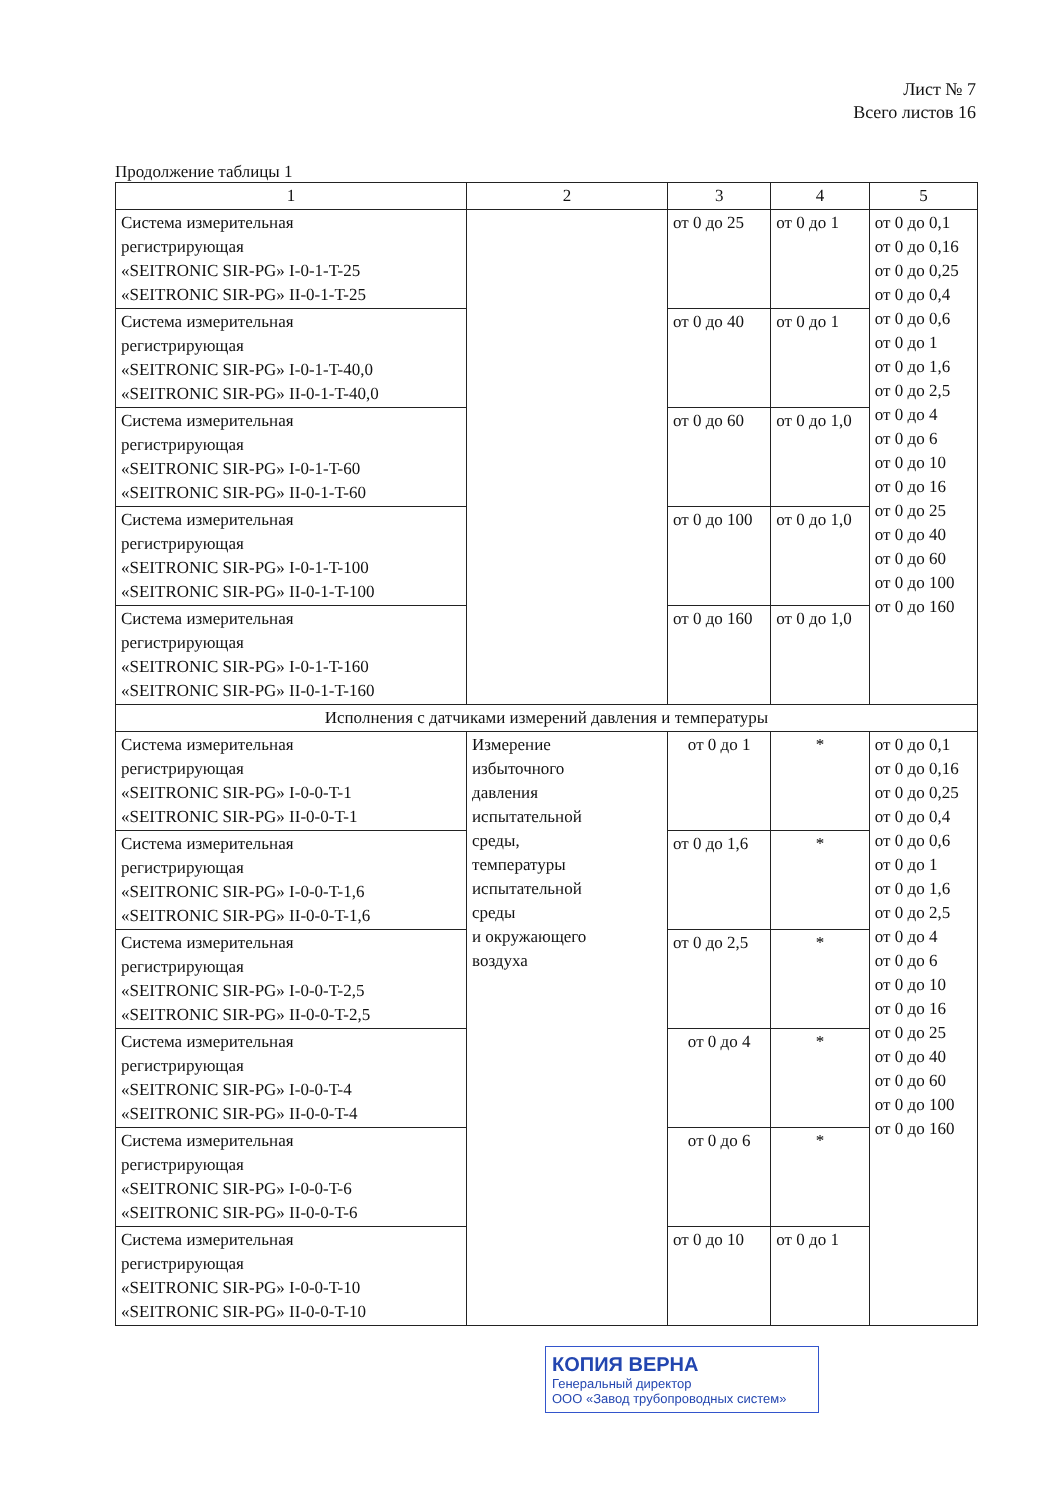Лист № 7
Всего листов 16
Продолжение таблицы 1
| 1 | 2 | 3 | 4 | 5 |
| --- | --- | --- | --- | --- |
| Система измерительная регистрирующая «SEITRONIC SIR-PG» I-0-1-T-25 «SEITRONIC SIR-PG» II-0-1-T-25 | | от 0 до 25 | от 0 до 1 | от 0 до 0,1 от 0 до 0,16 от 0 до 0,25 от 0 до 0,4 от 0 до 0,6 от 0 до 1 от 0 до 1,6 от 0 до 2,5 от 0 до 4 от 0 до 6 от 0 до 10 от 0 до 16 от 0 до 25 от 0 до 40 от 0 до 60 от 0 до 100 от 0 до 160 |
| Система измерительная регистрирующая «SEITRONIC SIR-PG» I-0-1-T-40,0 «SEITRONIC SIR-PG» II-0-1-T-40,0 | | от 0 до 40 | от 0 до 1 | |
| Система измерительная регистрирующая «SEITRONIC SIR-PG» I-0-1-T-60 «SEITRONIC SIR-PG» II-0-1-T-60 | | от 0 до 60 | от 0 до 1,0 | |
| Система измерительная регистрирующая «SEITRONIC SIR-PG» I-0-1-T-100 «SEITRONIC SIR-PG» II-0-1-T-100 | | от 0 до 100 | от 0 до 1,0 | |
| Система измерительная регистрирующая «SEITRONIC SIR-PG» I-0-1-T-160 «SEITRONIC SIR-PG» II-0-1-T-160 | | от 0 до 160 | от 0 до 1,0 | |
| Исполнения с датчиками измерений давления и температуры | | | | |
| Система измерительная регистрирующая «SEITRONIC SIR-PG» I-0-0-T-1 «SEITRONIC SIR-PG» II-0-0-T-1 | Измерение избыточного давления испытательной среды, температуры испытательной среды и окружающего воздуха | от 0 до 1 | * | от 0 до 0,1 от 0 до 0,16 от 0 до 0,25 от 0 до 0,4 от 0 до 0,6 от 0 до 1 от 0 до 1,6 от 0 до 2,5 от 0 до 4 от 0 до 6 от 0 до 10 от 0 до 16 от 0 до 25 от 0 до 40 от 0 до 60 от 0 до 100 от 0 до 160 |
| Система измерительная регистрирующая «SEITRONIC SIR-PG» I-0-0-T-1,6 «SEITRONIC SIR-PG» II-0-0-T-1,6 | | от 0 до 1,6 | * | |
| Система измерительная регистрирующая «SEITRONIC SIR-PG» I-0-0-T-2,5 «SEITRONIC SIR-PG» II-0-0-T-2,5 | | от 0 до 2,5 | * | |
| Система измерительная регистрирующая «SEITRONIC SIR-PG» I-0-0-T-4 «SEITRONIC SIR-PG» II-0-0-T-4 | | от 0 до 4 | * | |
| Система измерительная регистрирующая «SEITRONIC SIR-PG» I-0-0-T-6 «SEITRONIC SIR-PG» II-0-0-T-6 | | от 0 до 6 | * | |
| Система измерительная регистрирующая «SEITRONIC SIR-PG» I-0-0-T-10 «SEITRONIC SIR-PG» II-0-0-T-10 | | от 0 до 10 | от 0 до 1 | |
КОПИЯ ВЕРНА
Генеральный директор
ООО «Завод трубопроводных систем»